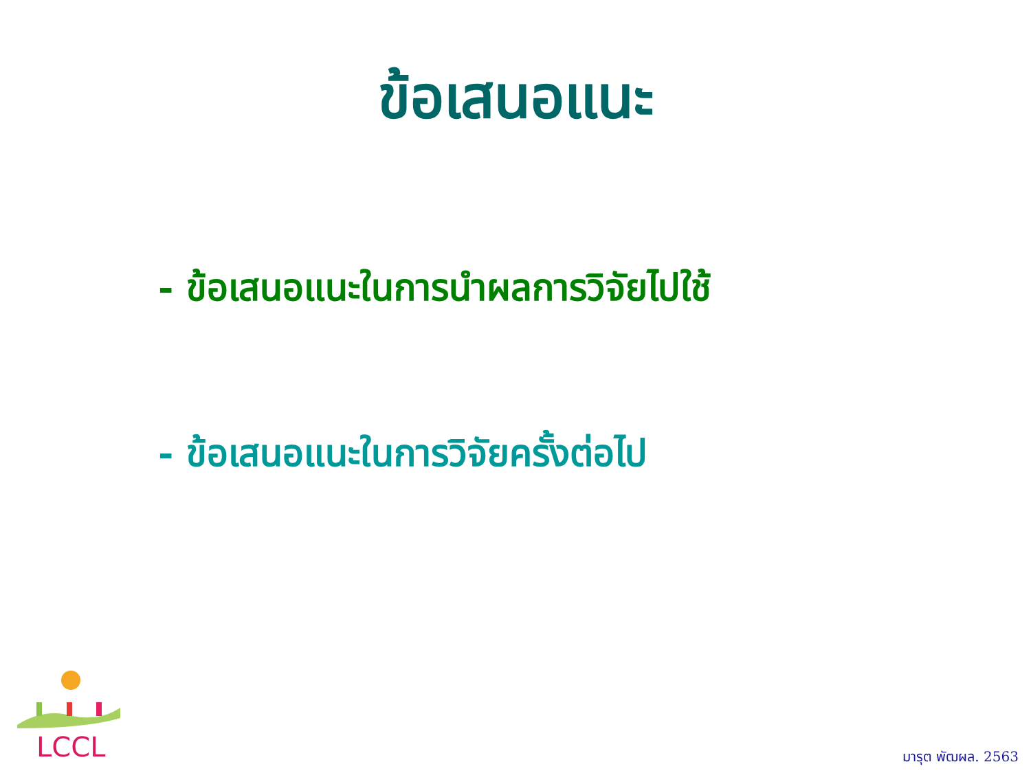ข้อเสนอแนะ
- ข้อเสนอแนะในการนำผลการวิจัยไปใช้
- ข้อเสนอแนะในการวิจัยครั้งต่อไป
LCCL
มารุต พัฒผล. 2563